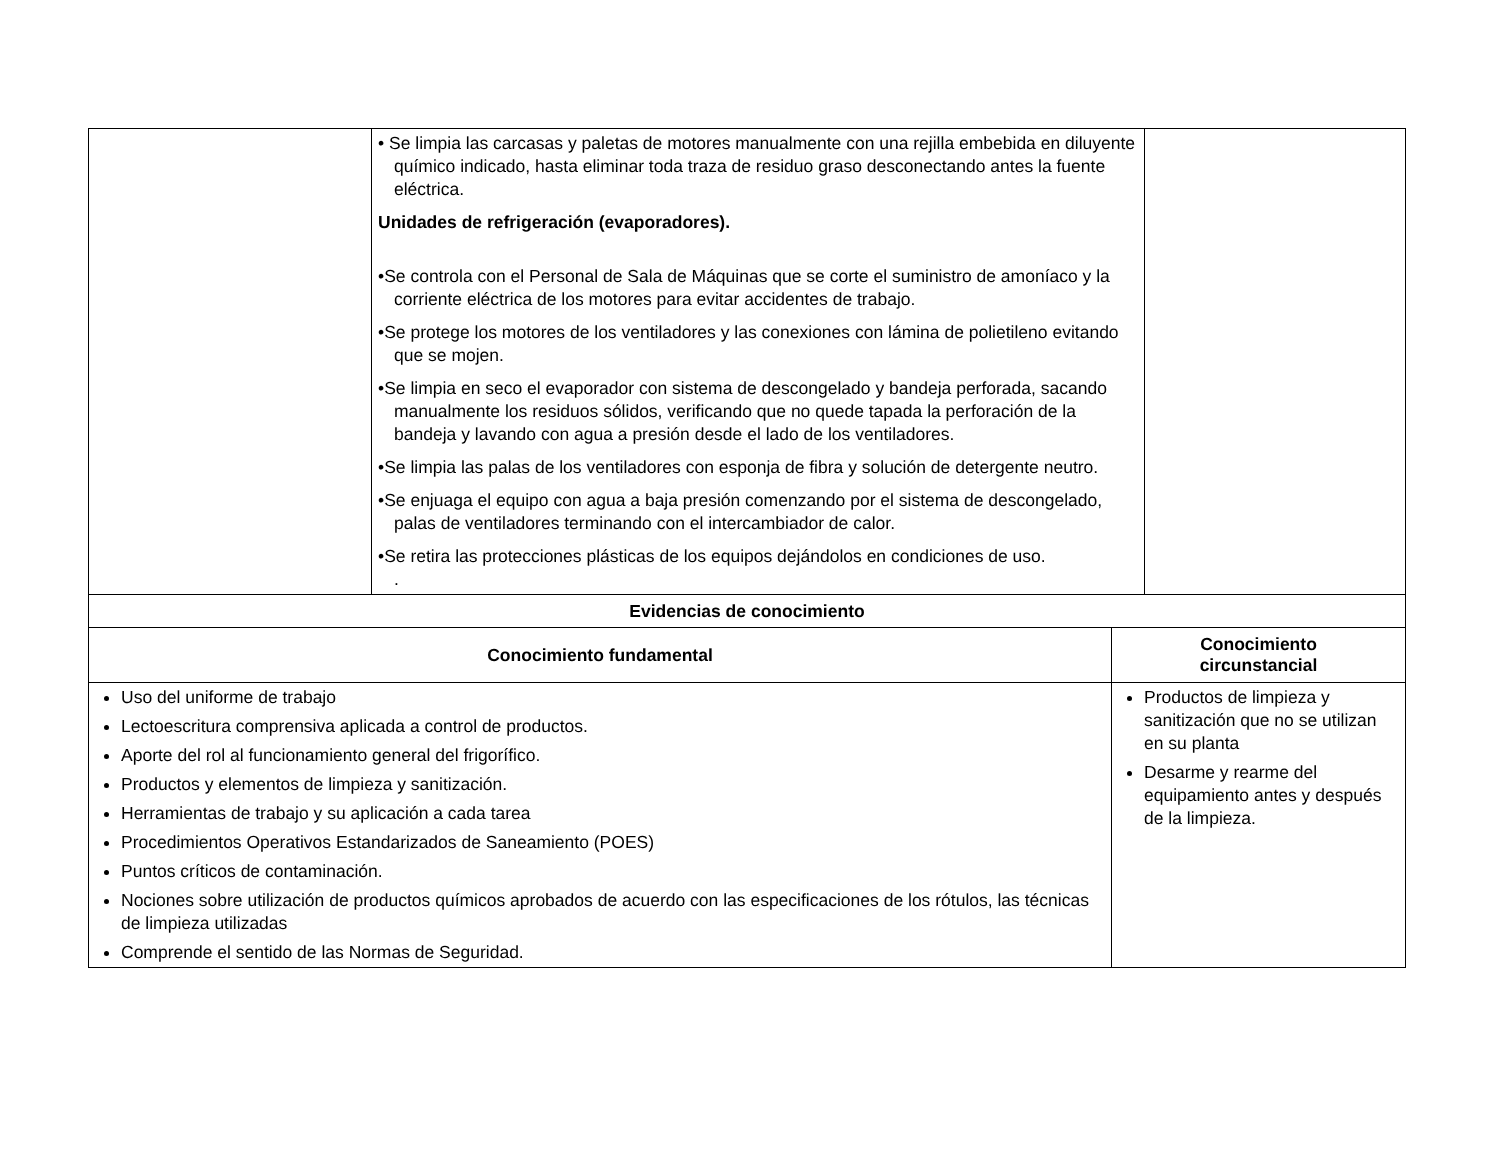| | • Se limpia las carcasas y paletas de motores manualmente con una rejilla embebida en diluyente químico indicado, hasta eliminar toda traza de residuo graso desconectando antes la fuente eléctrica. Unidades de refrigeración (evaporadores). •Se controla con el Personal de Sala de Máquinas que se corte el suministro de amoníaco y la corriente eléctrica de los motores para evitar accidentes de trabajo. •Se protege los motores de los ventiladores y las conexiones con lámina de polietileno evitando que se mojen. •Se limpia en seco el evaporador con sistema de descongelado y bandeja perforada, sacando manualmente los residuos sólidos, verificando que no quede tapada la perforación de la bandeja y lavando con agua a presión desde el lado de los ventiladores. •Se limpia las palas de los ventiladores con esponja de fibra y solución de detergente neutro. •Se enjuaga el equipo con agua a baja presión comenzando por el sistema de descongelado, palas de ventiladores terminando con el intercambiador de calor. •Se retira las protecciones plásticas de los equipos dejándolos en condiciones de uso. . | |
| Evidencias de conocimiento | |
| --- | --- |
| Conocimiento fundamental | Conocimiento circunstancial |
| Uso del uniforme de trabajo Lectoescritura comprensiva aplicada a control de productos. Aporte del rol al funcionamiento general del frigorífico. Productos y elementos de limpieza y sanitización. Herramientas de trabajo y su aplicación a cada tarea Procedimientos Operativos Estandarizados de Saneamiento (POES) Puntos críticos de contaminación. Nociones sobre utilización de productos químicos aprobados de acuerdo con las especificaciones de los rótulos, las técnicas de limpieza utilizadas Comprende el sentido de las Normas de Seguridad. | Productos de limpieza y sanitización que no se utilizan en su planta Desarme y rearme del equipamiento antes y después de la limpieza. |